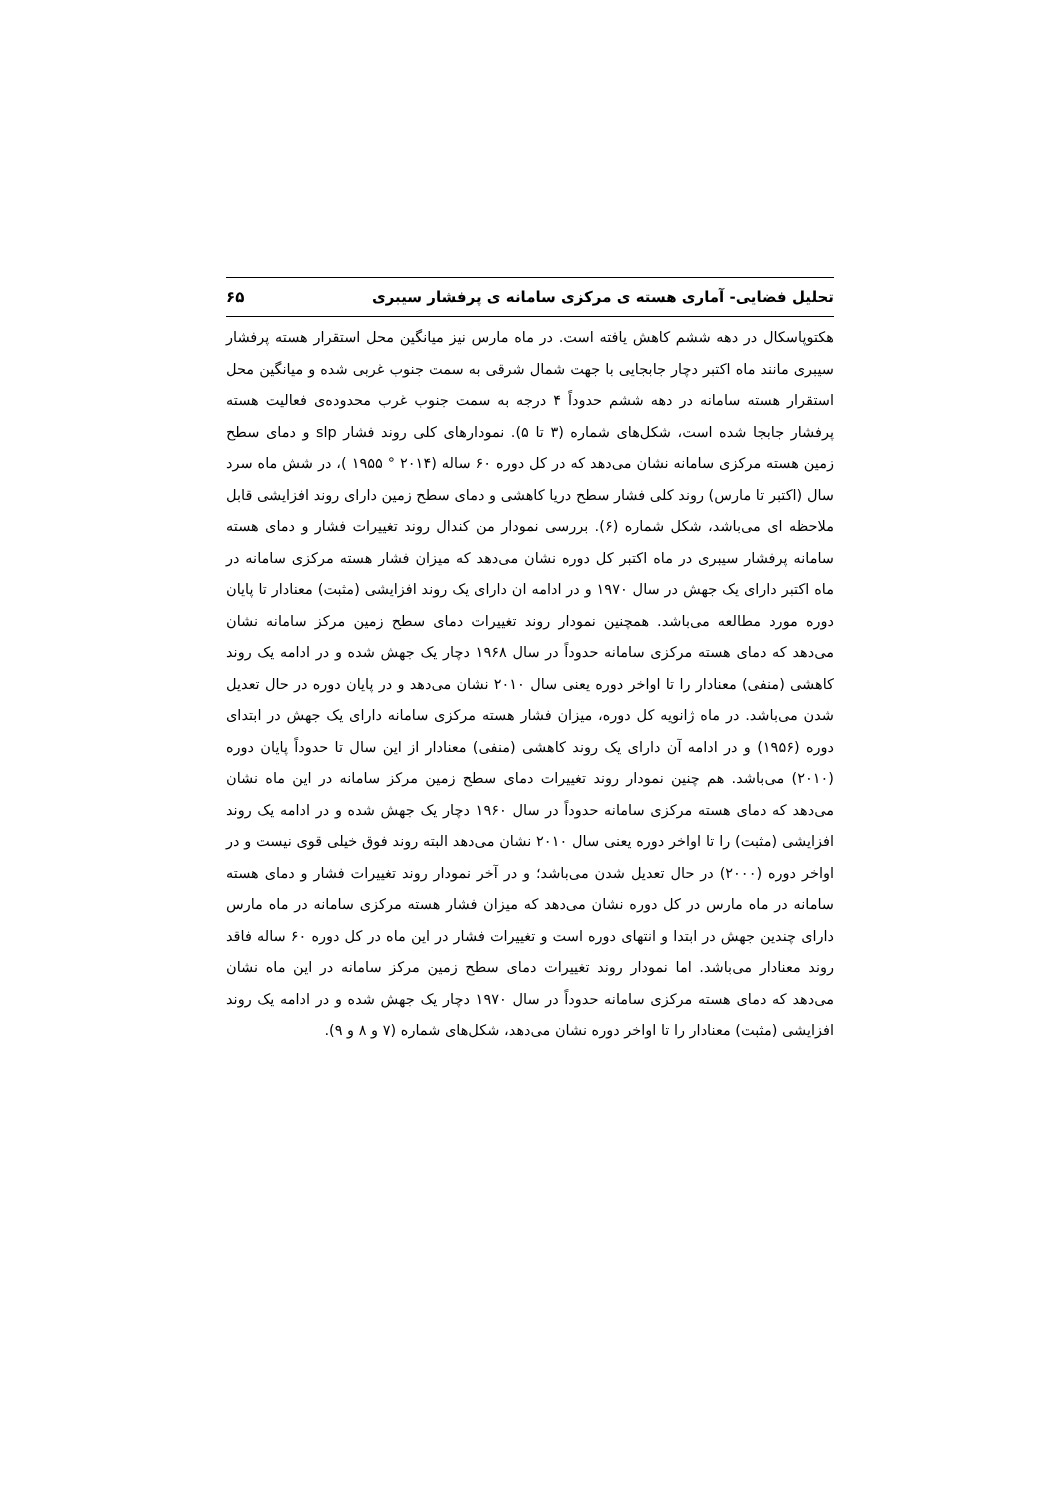تحلیل فضایی- آماری هسته ی مرکزی سامانه ی پرفشار سیبری ۶۵
هکتوپاسکال در دهه ششم کاهش یافته است. در ماه مارس نیز میانگین محل استقرار هسته پرفشار سیبری مانند ماه اکتبر دچار جابجایی با جهت شمال شرقی به سمت جنوب غربی شده و میانگین محل استقرار هسته سامانه در دهه ششم حدوداً ۴ درجه به سمت جنوب غرب محدوده‌ی فعالیت هسته پرفشار جابجا شده است، شکل‌های شماره (۳ تا ۵). نمودارهای کلی روند فشار slp و دمای سطح زمین هسته مرکزی سامانه نشان می‌دهد که در کل دوره ۶۰ ساله (۲۰۱۴ ° ۱۹۵۵ )، در شش ماه سرد سال (اکتبر تا مارس) روند کلی فشار سطح دریا کاهشی و دمای سطح زمین دارای روند افزایشی قابل ملاحظه ای می‌باشد، شکل شماره (۶). بررسی نمودار من کندال روند تغییرات فشار و دمای هسته سامانه پرفشار سیبری در ماه اکتبر کل دوره نشان می‌دهد که میزان فشار هسته مرکزی سامانه در ماه اکتبر دارای یک جهش در سال ۱۹۷۰ و در ادامه ان دارای یک روند افزایشی (مثبت) معنادار تا پایان دوره مورد مطالعه می‌باشد. همچنین نمودار روند تغییرات دمای سطح زمین مرکز سامانه نشان می‌دهد که دمای هسته مرکزی سامانه حدوداً در سال ۱۹۶۸ دچار یک جهش شده و در ادامه یک روند کاهشی (منفی) معنادار را تا اواخر دوره یعنی سال ۲۰۱۰ نشان می‌دهد و در پایان دوره در حال تعدیل شدن می‌باشد. در ماه ژانویه کل دوره، میزان فشار هسته مرکزی سامانه دارای یک جهش در ابتدای دوره (۱۹۵۶) و در ادامه آن دارای یک روند کاهشی (منفی) معنادار از این سال تا حدوداً پایان دوره (۲۰۱۰) می‌باشد. هم چنین نمودار روند تغییرات دمای سطح زمین مرکز سامانه در این ماه نشان می‌دهد که دمای هسته مرکزی سامانه حدوداً در سال ۱۹۶۰ دچار یک جهش شده و در ادامه یک روند افزایشی (مثبت) را تا اواخر دوره یعنی سال ۲۰۱۰ نشان می‌دهد البته روند فوق خیلی قوی نیست و در اواخر دوره (۲۰۰۰) در حال تعدیل شدن می‌باشد؛ و در آخر نمودار روند تغییرات فشار و دمای هسته سامانه در ماه مارس در کل دوره نشان می‌دهد که میزان فشار هسته مرکزی سامانه در ماه مارس دارای چندین جهش در ابتدا و انتهای دوره است و تغییرات فشار در این ماه در کل دوره ۶۰ ساله فاقد روند معنادار می‌باشد. اما نمودار روند تغییرات دمای سطح زمین مرکز سامانه در این ماه نشان می‌دهد که دمای هسته مرکزی سامانه حدوداً در سال ۱۹۷۰ دچار یک جهش شده و در ادامه یک روند افزایشی (مثبت) معنادار را تا اواخر دوره نشان می‌دهد، شکل‌های شماره (۷ و ۸ و ۹).